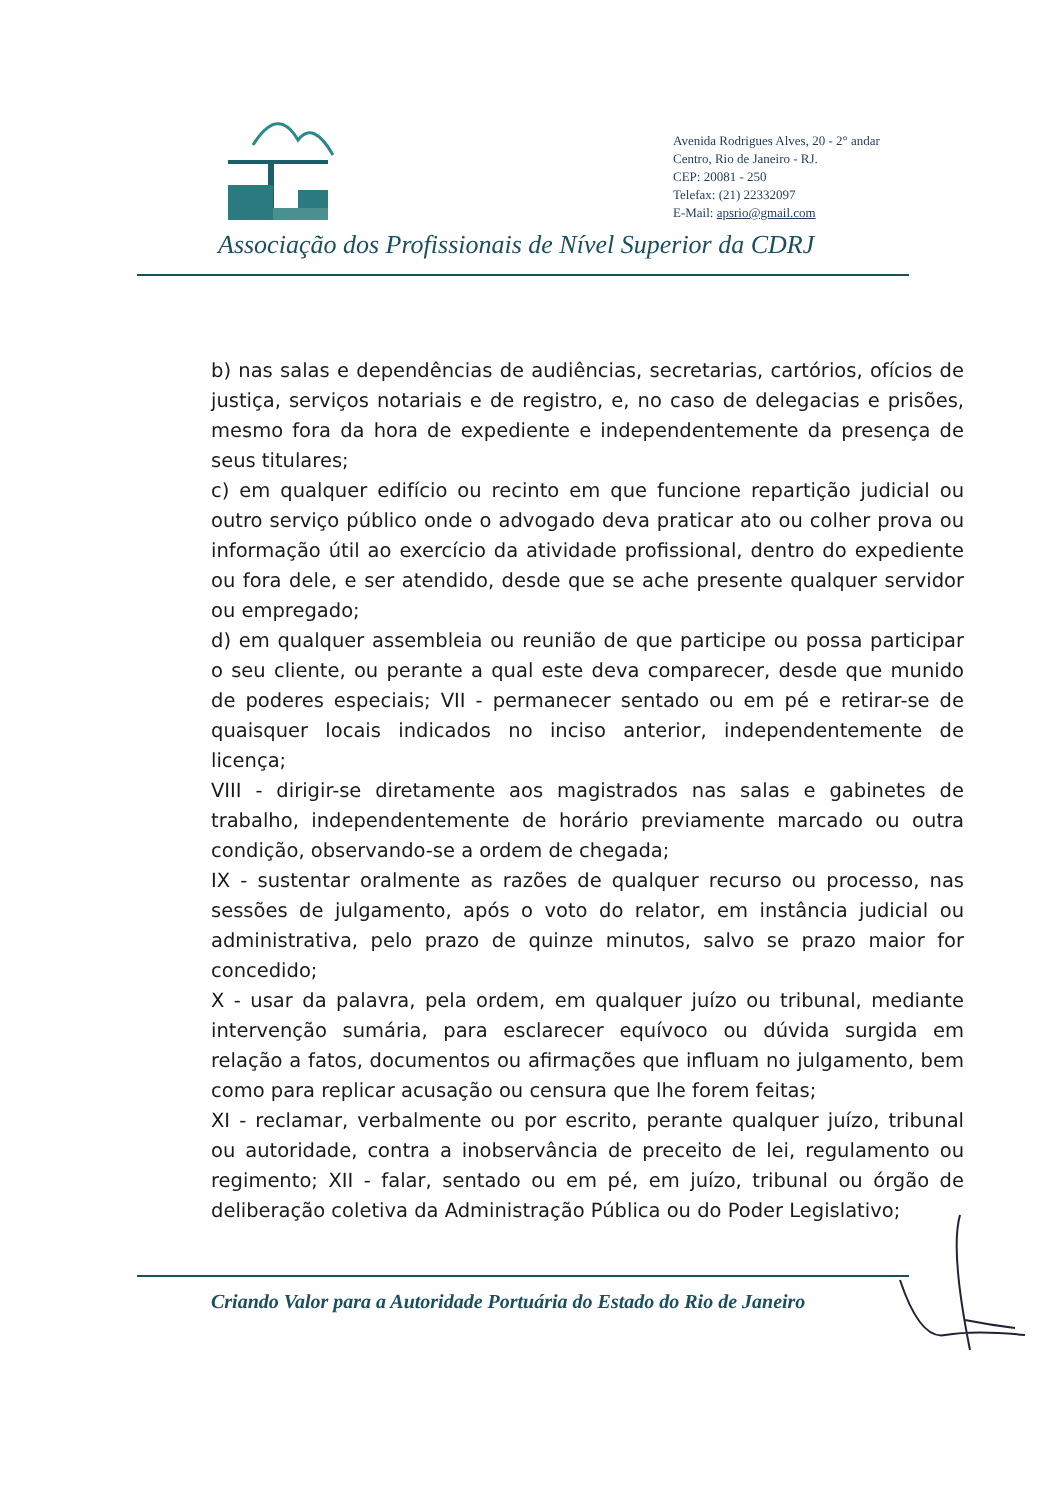Avenida Rodrigues Alves, 20 - 2° andar
Centro, Rio de Janeiro - RJ.
CEP: 20081 - 250
Telefax: (21) 22332097
E-Mail: apsrio@gmail.com
Associação dos Profissionais de Nível Superior da CDRJ
b) nas salas e dependências de audiências, secretarias, cartórios, ofícios de justiça, serviços notariais e de registro, e, no caso de delegacias e prisões, mesmo fora da hora de expediente e independentemente da presença de seus titulares;
c) em qualquer edifício ou recinto em que funcione repartição judicial ou outro serviço público onde o advogado deva praticar ato ou colher prova ou informação útil ao exercício da atividade profissional, dentro do expediente ou fora dele, e ser atendido, desde que se ache presente qualquer servidor ou empregado;
d) em qualquer assembleia ou reunião de que participe ou possa participar o seu cliente, ou perante a qual este deva comparecer, desde que munido de poderes especiais; VII - permanecer sentado ou em pé e retirar-se de quaisquer locais indicados no inciso anterior, independentemente de licença;
VIII - dirigir-se diretamente aos magistrados nas salas e gabinetes de trabalho, independentemente de horário previamente marcado ou outra condição, observando-se a ordem de chegada;
IX - sustentar oralmente as razões de qualquer recurso ou processo, nas sessões de julgamento, após o voto do relator, em instância judicial ou administrativa, pelo prazo de quinze minutos, salvo se prazo maior for concedido;
X - usar da palavra, pela ordem, em qualquer juízo ou tribunal, mediante intervenção sumária, para esclarecer equívoco ou dúvida surgida em relação a fatos, documentos ou afirmações que influam no julgamento, bem como para replicar acusação ou censura que lhe forem feitas;
XI - reclamar, verbalmente ou por escrito, perante qualquer juízo, tribunal ou autoridade, contra a inobservância de preceito de lei, regulamento ou regimento; XII - falar, sentado ou em pé, em juízo, tribunal ou órgão de deliberação coletiva da Administração Pública ou do Poder Legislativo;
Criando Valor para a Autoridade Portuária do Estado do Rio de Janeiro